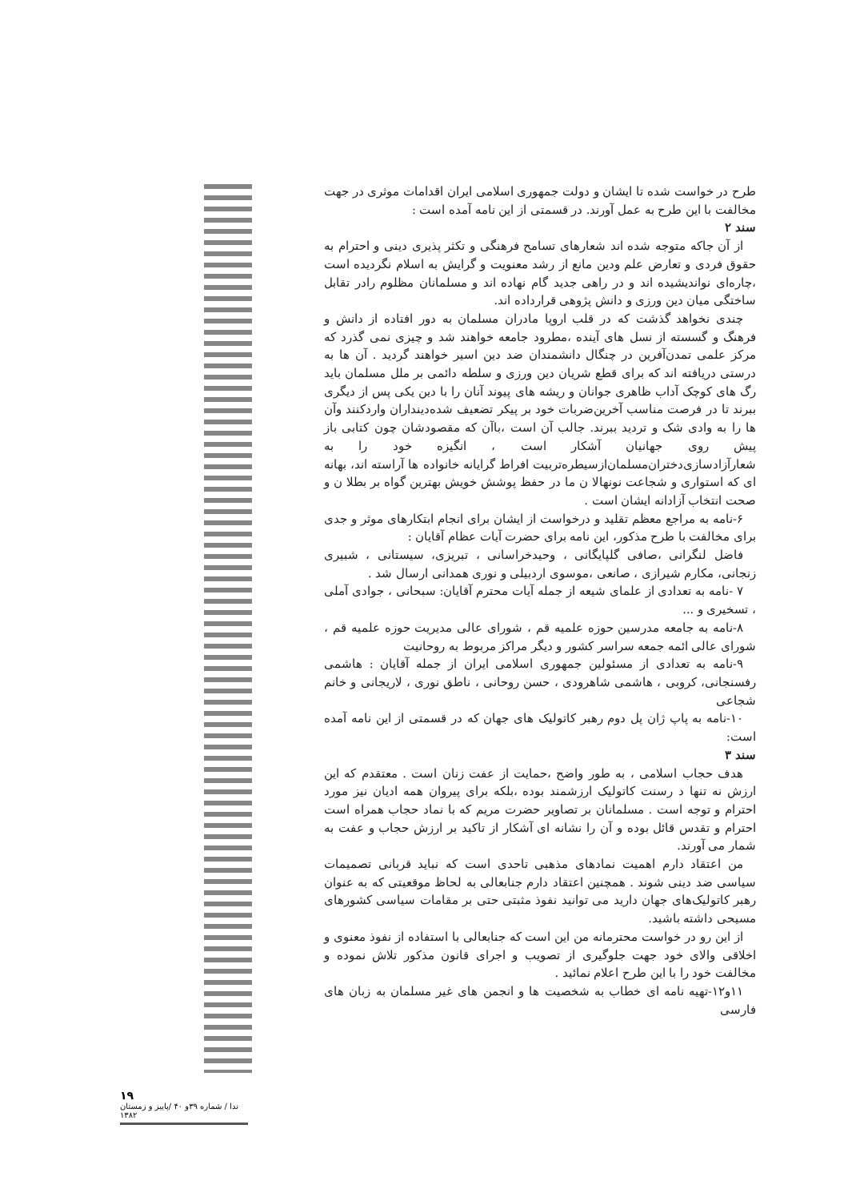طرح در خواست شده تا ایشان و دولت جمهوری اسلامی ایران اقدامات موثری در جهت مخالفت با این طرح به عمل آورند. در قسمتی از این نامه آمده است :
سند ۲
از آن جاکه متوجه شده اند شعارهای تسامح فرهنگی و تکثر پذیری دینی و احترام به حقوق فردی و تعارض علم ودین مانع از رشد معنویت و گرایش به اسلام نگردیده است ،چاره‌ای نواندیشیده اند و در راهی جدید گام نهاده اند و مسلمانان مظلوم رادر تقابل ساختگی میان دین ورزی و دانش پژوهی قرارداده اند.
چندی نخواهد گذشت که در قلب اروپا مادران مسلمان به دور افتاده از دانش و فرهنگ و گسسته از نسل های آینده ،مطرود جامعه خواهند شد و چیزی نمی گذرد که مرکز علمی تمدن‌آفرین در چنگال دانشمندان ضد دین اسیر خواهند گردید . آن ها به درستی دریافته اند که برای قطع شریان دین ورزی و سلطه دائمی بر ملل مسلمان باید رگ های کوچک آداب ظاهری جوانان و ریشه های پیوند آنان را با دین یکی پس از دیگری ببرند تا در فرصت مناسب آخرین‌ضربات خود بر پیکر تضعیف شده‌دینداران واردکنند وآن ها را به وادی شک و تردید ببرند. جالب آن است ،باآن که مقصودشان چون کتابی باز پیش روی جهانیان آشکار است ، انگیزه خود را به شعارآزادسازی‌دختران‌مسلمان‌از‌سیطره‌تربیت افراط گرایانه خانواده ها آراسته اند، بهانه ای که استواری و شجاعت نونهالا ن ما در حفظ پوشش خویش بهترین گواه بر بطلا ن و صحت انتخاب آزادانه ایشان است .
۶-نامه به مراجع معظم تقلید و درخواست از ایشان برای انجام ابتکارهای موثر و جدی برای مخالفت با طرح مذکور، این نامه برای حضرت آیات عظام آقایان :
فاضل لنگرانی ،صافی گلپایگانی ، وحیدخراسانی ، تبریزی، سیستانی ، شبیری زنجانی، مکارم شیرازی ، صانعی ،موسوی اردبیلی و نوری همدانی ارسال شد .
۷ -نامه به تعدادی از علمای شیعه از جمله آیات محترم آقایان: سبحانی ، جوادی آملی ، تسخیری و ...
۸-نامه به جامعه مدرسین حوزه علمیه قم ، شورای عالی مدیریت حوزه علمیه قم ، شورای عالی ائمه جمعه سراسر کشور و دیگر مراکز مربوط به روحانیت
۹-نامه به تعدادی از مسئولین جمهوری اسلامی ایران از جمله آقایان : هاشمی رفسنجانی، کروبی ، هاشمی شاهرودی ، حسن روحانی ، ناطق نوری ، لاریجانی و خانم شجاعی
۱۰-نامه به پاپ ژان پل دوم رهبر کاتولیک های جهان که در قسمتی از این نامه آمده است:
سند ۳
هدف حجاب اسلامی ، به طور واضح ،حمایت از عفت زنان است . معتقدم که این ارزش نه تنها د رسنت کاتولیک ارزشمند بوده ،بلکه برای پیروان همه ادیان نیز مورد احترام و توجه است . مسلمانان بر تصاویر حضرت مریم که با نماد حجاب همراه است احترام و تقدس قائل بوده و آن را نشانه ای آشکار از تاکید بر ارزش حجاب و عفت به شمار می آورند.
من اعتقاد دارم اهمیت نمادهای مذهبی تاحدی است که نباید قربانی تصمیمات سیاسی ضد دینی شوند . همچنین اعتقاد دارم جنابعالی به لحاظ موقعیتی که به عنوان رهبر کاتولیک‌های جهان دارید می توانید نفوذ مثبتی حتی بر مقامات سیاسی کشورهای مسیحی داشته باشید.
از این رو در خواست محترمانه من این است که جنابعالی با استفاده از نفوذ معنوی و اخلاقی والای خود جهت جلوگیری از تصویب و اجرای قانون مذکور تلاش نموده و مخالفت خود را با این طرح اعلام نمائید .
۱۱و۱۲-تهیه نامه ای خطاب به شخصیت ها و انجمن های غیر مسلمان به زبان های فارسی
۱۹
ندا / شماره ۳۹و ۴۰ /پاییز و زمستان ۱۳۸۲